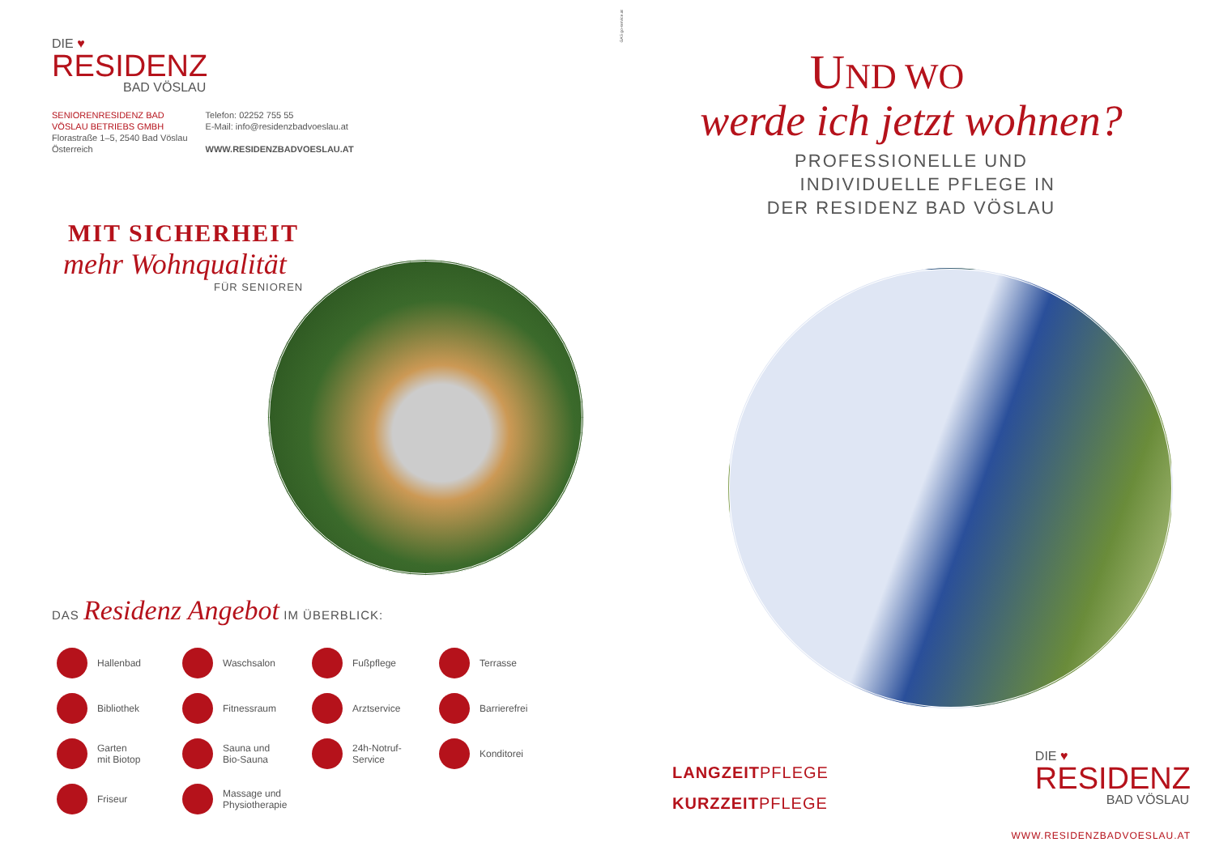DIE ♥
RESIDENZ
BAD VÖSLAU
SENIORENRESIDENZ BAD
VÖSLAU BETRIEBS GMBH
Florastraße 1–5, 2540 Bad Vöslau
Österreich
Telefon: 02252 755 55
E-Mail: info@residenzbadvoeslau.at
WWW.RESIDENZBADVOESLAU.AT
MIT SICHERHEIT
mehr Wohnqualität
FÜR SENIOREN
DAS Residenz Angebot IM ÜBERBLICK:
Hallenbad
Waschsalon
Fußpflege
Terrasse
Bibliothek
Fitnessraum
Arztservice
Barrierefrei
Garten
mit Biotop
Sauna und
Bio-Sauna
24h-Notruf-
Service
Konditorei
Friseur
Massage und
Physiotherapie
GAS go-service.at
UND WO
werde ich jetzt wohnen?
PROFESSIONELLE UND
INDIVIDUELLE PFLEGE IN
DER RESIDENZ BAD VÖSLAU
LANGZEITPFLEGE
KURZZEITPFLEGE
DIE ♥
RESIDENZ
BAD VÖSLAU
WWW.RESIDENZBADVOESLAU.AT